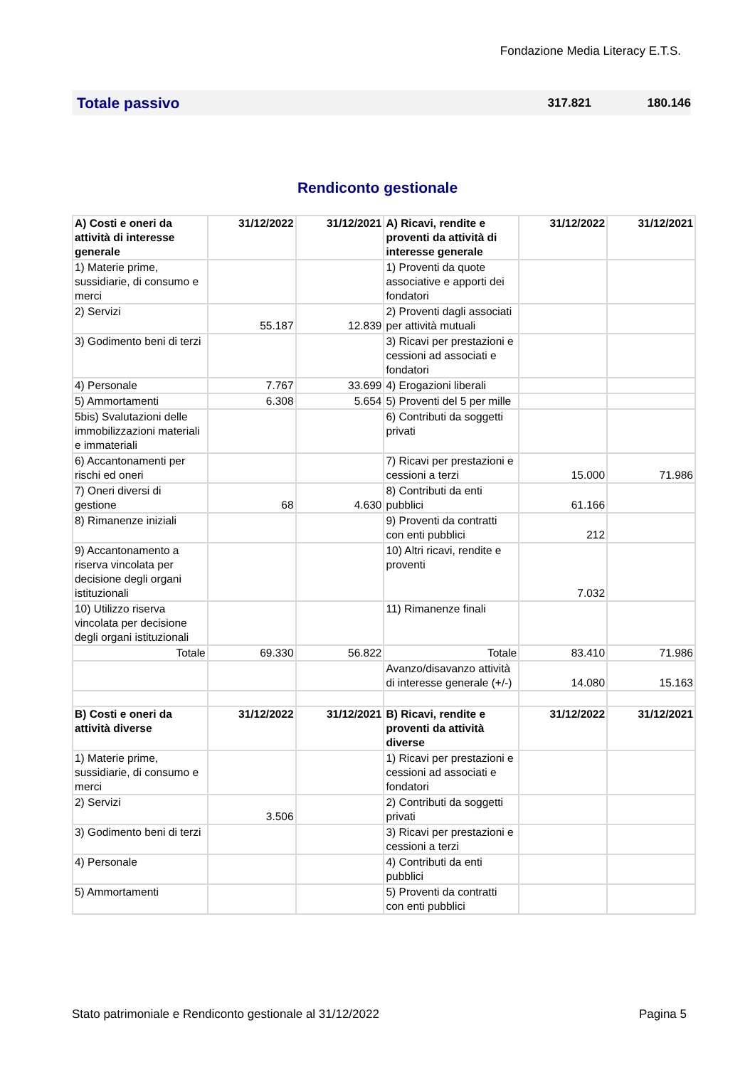Fondazione Media Literacy E.T.S.
Totale passivo 317.821 180.146
Rendiconto gestionale
| A) Costi e oneri da attività di interesse generale | 31/12/2022 | 31/12/2021 | A) Ricavi, rendite e proventi da attività di interesse generale | 31/12/2022 | 31/12/2021 |
| 1) Materie prime, sussidiarie, di consumo e merci | | | 1) Proventi da quote associative e apporti dei fondatori | | |
| 2) Servizi | 55.187 | 12.839 | 2) Proventi dagli associati per attività mutuali | | |
| 3) Godimento beni di terzi | | | 3) Ricavi per prestazioni e cessioni ad associati e fondatori | | |
| 4) Personale | 7.767 | 33.699 | 4) Erogazioni liberali | | |
| 5) Ammortamenti | 6.308 | 5.654 | 5) Proventi del 5 per mille | | |
| 5bis) Svalutazioni delle immobilizzazioni materiali e immateriali | | | 6) Contributi da soggetti privati | | |
| 6) Accantonamenti per rischi ed oneri | | | 7) Ricavi per prestazioni e cessioni a terzi | 15.000 | 71.986 |
| 7) Oneri diversi di gestione | 68 | 4.630 | 8) Contributi da enti pubblici | 61.166 | |
| 8) Rimanenze iniziali | | | 9) Proventi da contratti con enti pubblici | 212 | |
| 9) Accantonamento a riserva vincolata per decisione degli organi istituzionali | | | 10) Altri ricavi, rendite e proventi | 7.032 | |
| 10) Utilizzo riserva vincolata per decisione degli organi istituzionali | | | 11) Rimanenze finali | | |
| Totale | 69.330 | 56.822 | Totale | 83.410 | 71.986 |
| | | | Avanzo/disavanzo attività di interesse generale (+/-) | 14.080 | 15.163 |
| B) Costi e oneri da attività diverse | 31/12/2022 | 31/12/2021 | B) Ricavi, rendite e proventi da attività diverse | 31/12/2022 | 31/12/2021 |
| 1) Materie prime, sussidiarie, di consumo e merci | | | 1) Ricavi per prestazioni e cessioni ad associati e fondatori | | |
| 2) Servizi | 3.506 | | 2) Contributi da soggetti privati | | |
| 3) Godimento beni di terzi | | | 3) Ricavi per prestazioni e cessioni a terzi | | |
| 4) Personale | | | 4) Contributi da enti pubblici | | |
| 5) Ammortamenti | | | 5) Proventi da contratti con enti pubblici | | |
Stato patrimoniale e Rendiconto gestionale al 31/12/2022 Pagina 5